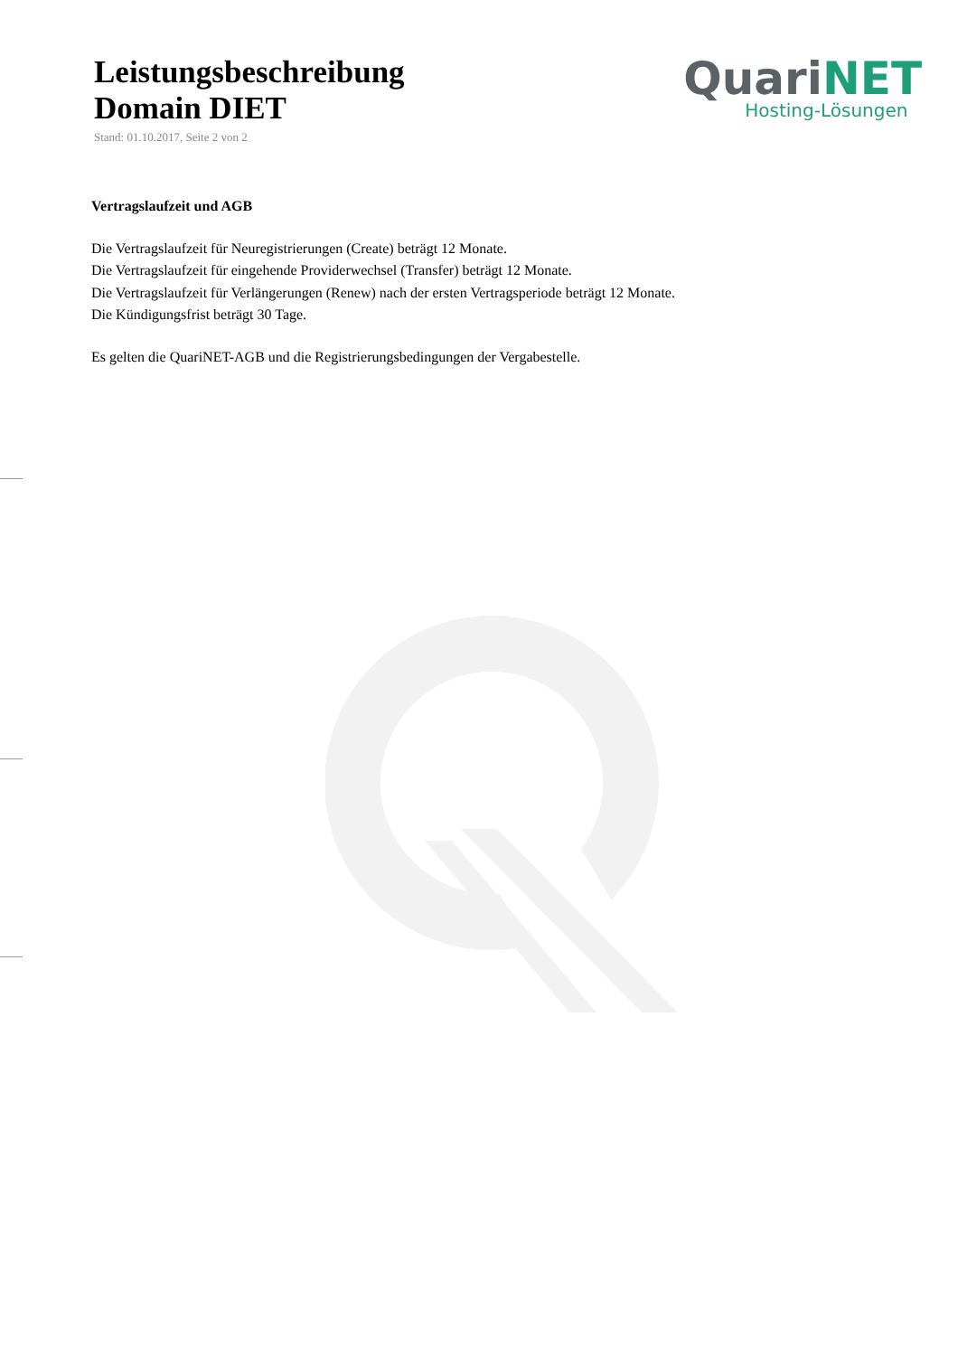Leistungsbeschreibung
Domain DIET
Stand: 01.10.2017, Seite 2 von 2
Quari NET
Hosting-Lösungen
Vertragslaufzeit und AGB
Die Vertragslaufzeit für Neuregistrierungen (Create) beträgt 12 Monate.
Die Vertragslaufzeit für eingehende Providerwechsel (Transfer) beträgt 12 Monate.
Die Vertragslaufzeit für Verlängerungen (Renew) nach der ersten Vertragsperiode beträgt 12 Monate.
Die Kündigungsfrist beträgt 30 Tage.
Es gelten die QuariNET-AGB und die Registrierungsbedingungen der Vergabestelle.